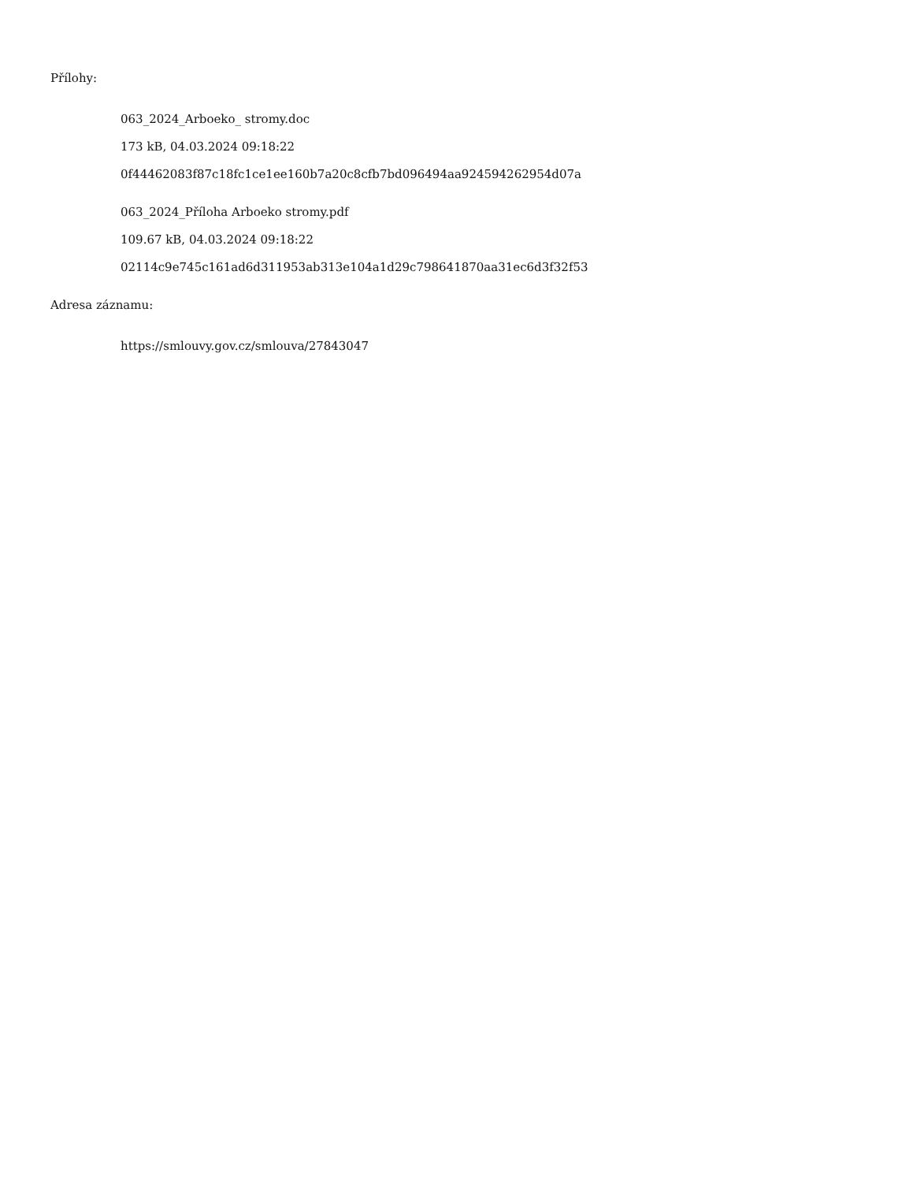Přílohy:
063_2024_Arboeko_ stromy.doc
173 kB, 04.03.2024 09:18:22
0f44462083f87c18fc1ce1ee160b7a20c8cfb7bd096494aa924594262954d07a
063_2024_Příloha Arboeko stromy.pdf
109.67 kB, 04.03.2024 09:18:22
02114c9e745c161ad6d311953ab313e104a1d29c798641870aa31ec6d3f32f53
Adresa záznamu:
https://smlouvy.gov.cz/smlouva/27843047